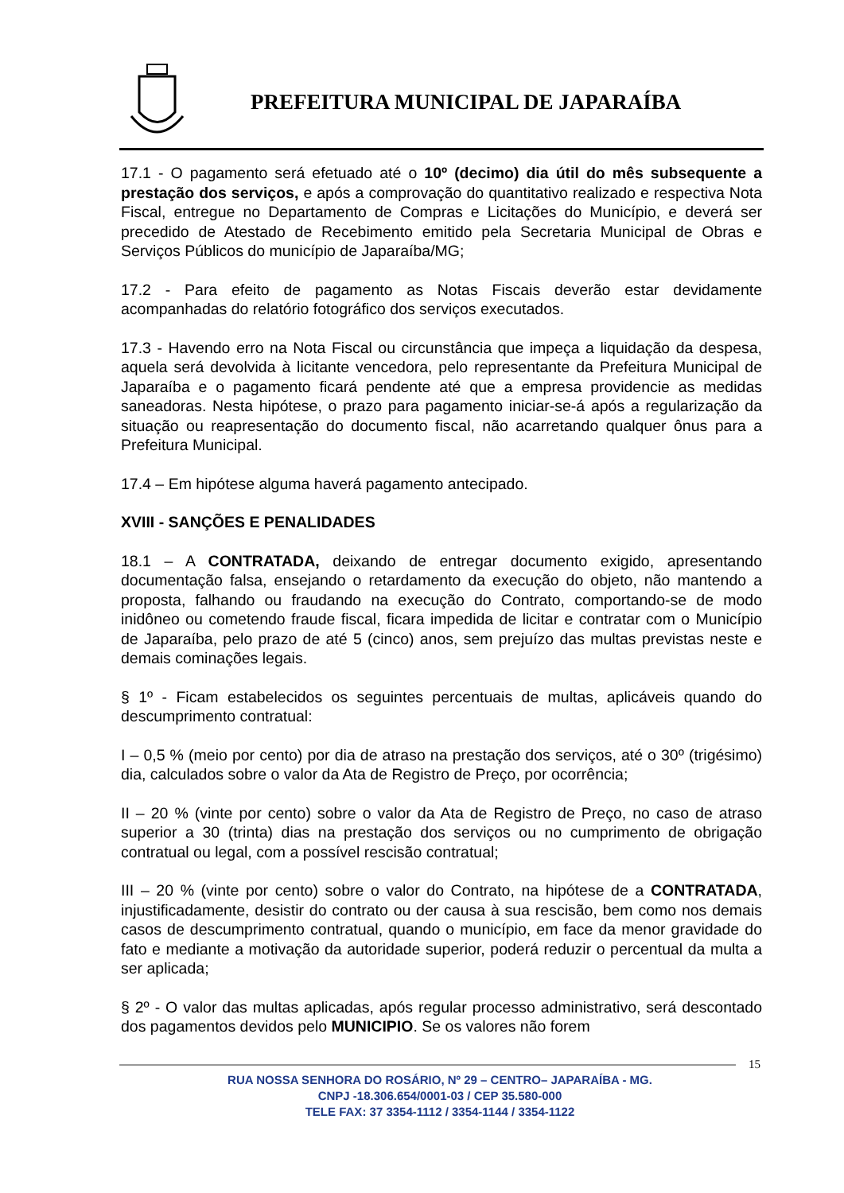PREFEITURA MUNICIPAL DE JAPARAÍBA
17.1 - O pagamento será efetuado até o 10º (decimo) dia útil do mês subsequente a prestação dos serviços, e após a comprovação do quantitativo realizado e respectiva Nota Fiscal, entregue no Departamento de Compras e Licitações do Município, e deverá ser precedido de Atestado de Recebimento emitido pela Secretaria Municipal de Obras e Serviços Públicos do município de Japaraíba/MG;
17.2 - Para efeito de pagamento as Notas Fiscais deverão estar devidamente acompanhadas do relatório fotográfico dos serviços executados.
17.3 - Havendo erro na Nota Fiscal ou circunstância que impeça a liquidação da despesa, aquela será devolvida à licitante vencedora, pelo representante da Prefeitura Municipal de Japaraíba e o pagamento ficará pendente até que a empresa providencie as medidas saneadoras. Nesta hipótese, o prazo para pagamento iniciar-se-á após a regularização da situação ou reapresentação do documento fiscal, não acarretando qualquer ônus para a Prefeitura Municipal.
17.4 – Em hipótese alguma haverá pagamento antecipado.
XVIII - SANÇÕES E PENALIDADES
18.1 – A CONTRATADA, deixando de entregar documento exigido, apresentando documentação falsa, ensejando o retardamento da execução do objeto, não mantendo a proposta, falhando ou fraudando na execução do Contrato, comportando-se de modo inidôneo ou cometendo fraude fiscal, ficara impedida de licitar e contratar com o Município de Japaraíba, pelo prazo de até 5 (cinco) anos, sem prejuízo das multas previstas neste e demais cominações legais.
§ 1º - Ficam estabelecidos os seguintes percentuais de multas, aplicáveis quando do descumprimento contratual:
I – 0,5 % (meio por cento) por dia de atraso na prestação dos serviços, até o 30º (trigésimo) dia, calculados sobre o valor da Ata de Registro de Preço, por ocorrência;
II – 20 % (vinte por cento) sobre o valor da Ata de Registro de Preço, no caso de atraso superior a 30 (trinta) dias na prestação dos serviços ou no cumprimento de obrigação contratual ou legal, com a possível rescisão contratual;
III – 20 % (vinte por cento) sobre o valor do Contrato, na hipótese de a CONTRATADA, injustificadamente, desistir do contrato ou der causa à sua rescisão, bem como nos demais casos de descumprimento contratual, quando o município, em face da menor gravidade do fato e mediante a motivação da autoridade superior, poderá reduzir o percentual da multa a ser aplicada;
§ 2º - O valor das multas aplicadas, após regular processo administrativo, será descontado dos pagamentos devidos pelo MUNICIPIO. Se os valores não forem
15
RUA NOSSA SENHORA DO ROSÁRIO, Nº 29 – CENTRO– JAPARAÍBA - MG.
CNPJ -18.306.654/0001-03 / CEP 35.580-000
TELE FAX: 37 3354-1112 / 3354-1144 / 3354-1122